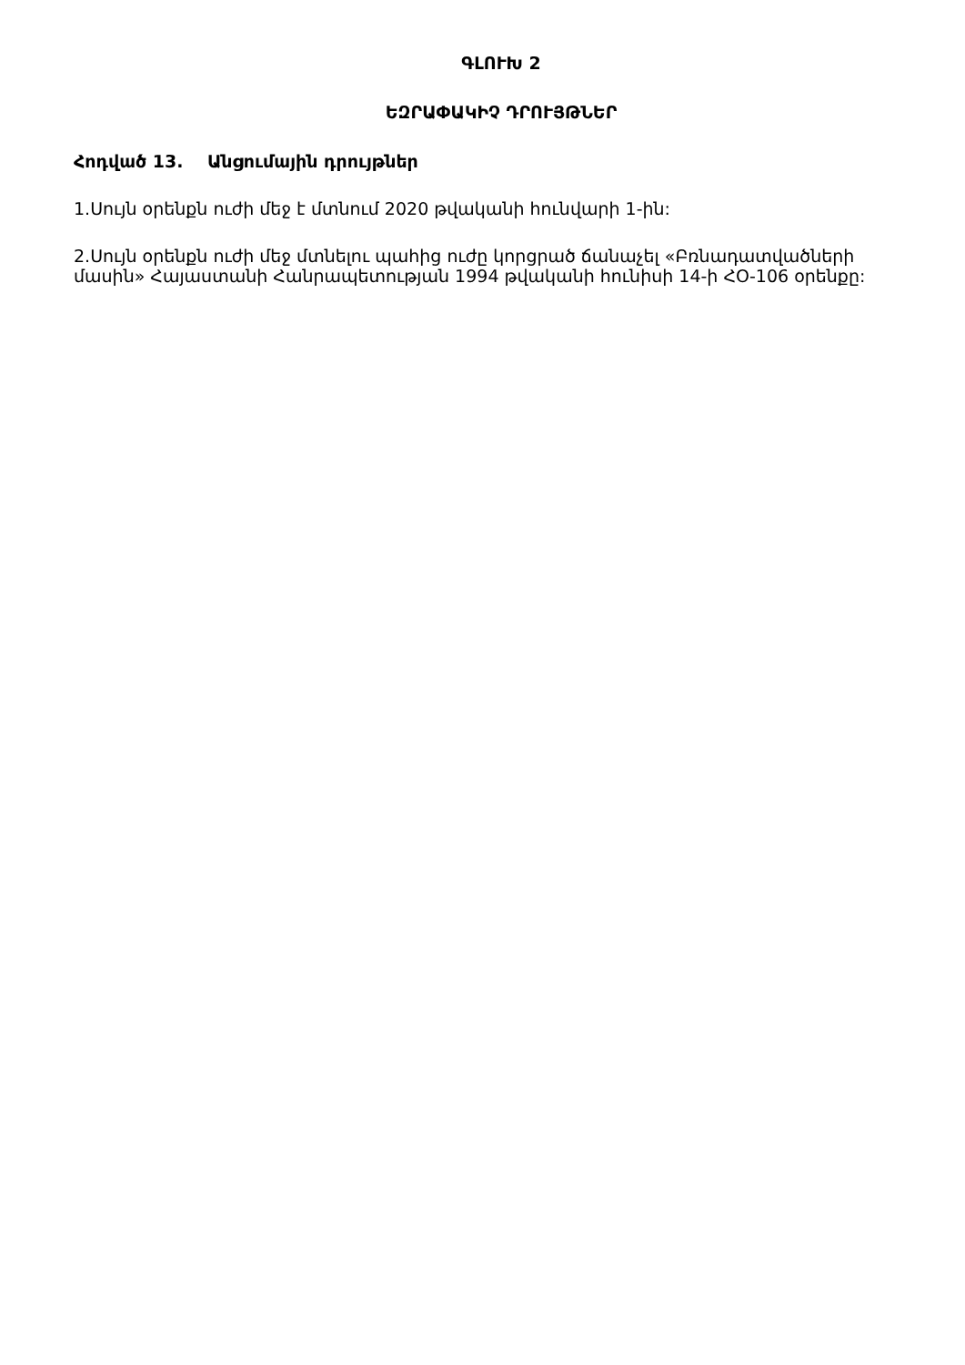ԳԼՈՒԽ 2
ԵԶՐԱՓԱԿԻՉ ԴՐՈՒՅԹՆԵՐ
Հոդված 13. Անցումային դրույթներ
1.Սույն օրենքն ուժի մեջ է մտնում 2020 թվականի հունվարի 1-ին:
2.Սույն օրենքն ուժի մեջ մտնելու պահից ուժը կորցրած ճանաչել «Բռնադատվածների մասին» Հայաստանի Հանրապետության 1994 թվականի հունիսի 14-ի ՀՕ-106 օրենքը: